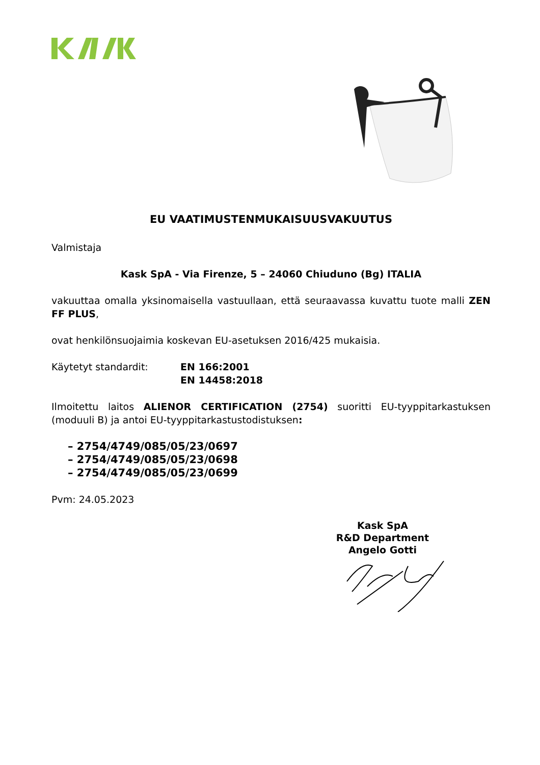EU VAATIMUSTENMUKAISUUSVAKUUTUS
Valmistaja
Kask SpA - Via Firenze, 5 – 24060 Chiuduno (Bg) ITALIA
vakuuttaa omalla yksinomaisella vastuullaan, että seuraavassa kuvattu tuote malli ZEN FF PLUS,
ovat henkilönsuojaimia koskevan EU-asetuksen 2016/425 mukaisia.
Käytetyt standardit: EN 166:2001
EN 14458:2018
Ilmoitettu laitos ALIENOR CERTIFICATION (2754) suoritti EU-tyyppitarkastuksen (moduuli B) ja antoi EU-tyyppitarkastustodistuksen:
– 2754/4749/085/05/23/0697
– 2754/4749/085/05/23/0698
– 2754/4749/085/05/23/0699
Pvm: 24.05.2023
Kask SpA
R&D Department
Angelo Gotti